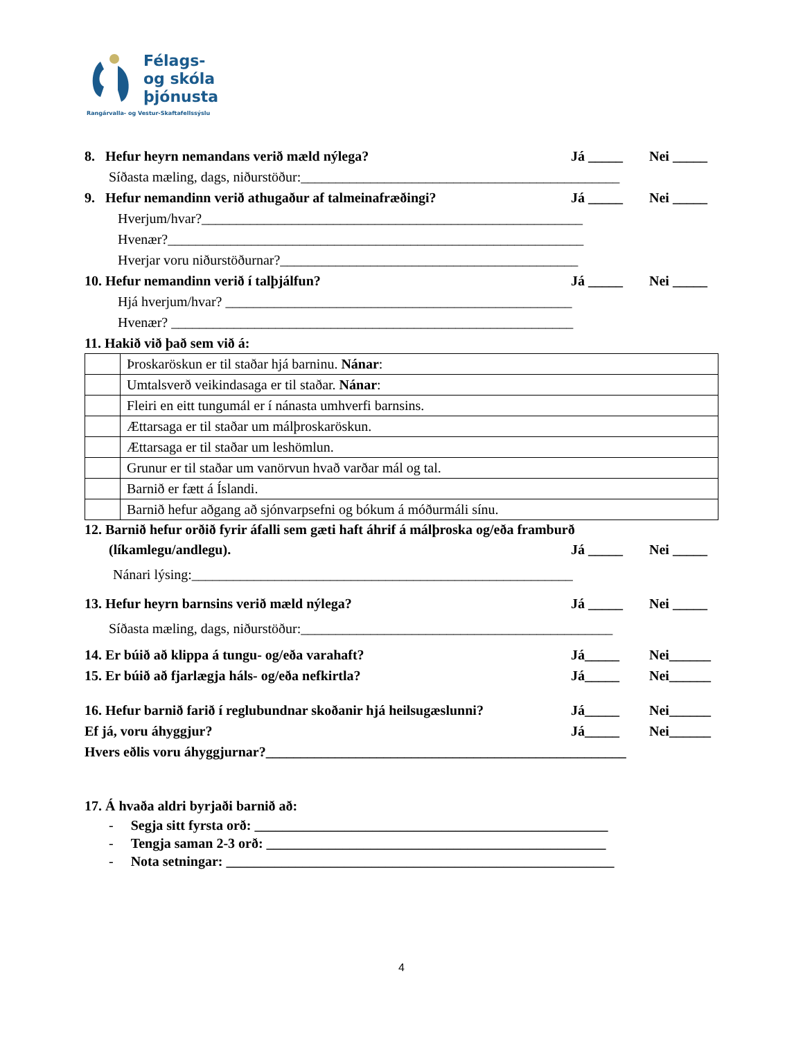Félags-
og skóla
þjónusta
Rangárvalla- og Vestur-Skaftafellssýslu
8. Hefur heyrn nemandans verið mæld nýlega? Já _____ Nei _____
Síðasta mæling, dags, niðurstöður:______________________________________________
9. Hefur nemandinn verið athugaður af talmeinafræðingi? Já _____ Nei _____
Hverjum/hvar?_______________________________________________________
Hvenær?____________________________________________________________
Hverjar voru niðurstöðurnar?___________________________________________
10. Hefur nemandinn verið í talþjálfun? Já _____ Nei _____
Hjá hverjum/hvar? __________________________________________________
Hvenær? __________________________________________________________
11. Hakið við það sem við á:
| | Þroskaröskun er til staðar hjá barninu. Nánar : |
| | Umtalsverð veikindasaga er til staðar. Nánar : |
| | Fleiri en eitt tungumál er í nánasta umhverfi barnsins. |
| | Ættarsaga er til staðar um málþroskaröskun. |
| | Ættarsaga er til staðar um leshömlun. |
| | Grunur er til staðar um vanörvun hvað varðar mál og tal. |
| | Barnið er fætt á Íslandi. |
| | Barnið hefur aðgang að sjónvarpsefni og bókum á móðurmáli sínu. |
12. Barnið hefur orðið fyrir áfalli sem gæti haft áhrif á málþroska og/eða framburð
(líkamlegu/andlegu). Já _____ Nei _____
Nánari lýsing:_______________________________________________________
13. Hefur heyrn barnsins verið mæld nýlega? Já _____ Nei _____
Síðasta mæling, dags, niðurstöður:_____________________________________________
14. Er búið að klippa á tungu- og/eða varahaft? Já_____ Nei______
15. Er búið að fjarlægja háls- og/eða nefkirtla? Já_____ Nei______
16. Hefur barnið farið í reglubundnar skoðanir hjá heilsugæslunni? Já_____ Nei______
Ef já, voru áhyggjur? Já_____ Nei______
Hvers eðlis voru áhyggjurnar?____________________________________________________
17. Á hvaða aldri byrjaði barnið að:
- Segja sitt fyrsta orð: ___________________________________________________
- Tengja saman 2-3 orð: _________________________________________________
- Nota setningar: ________________________________________________________
4